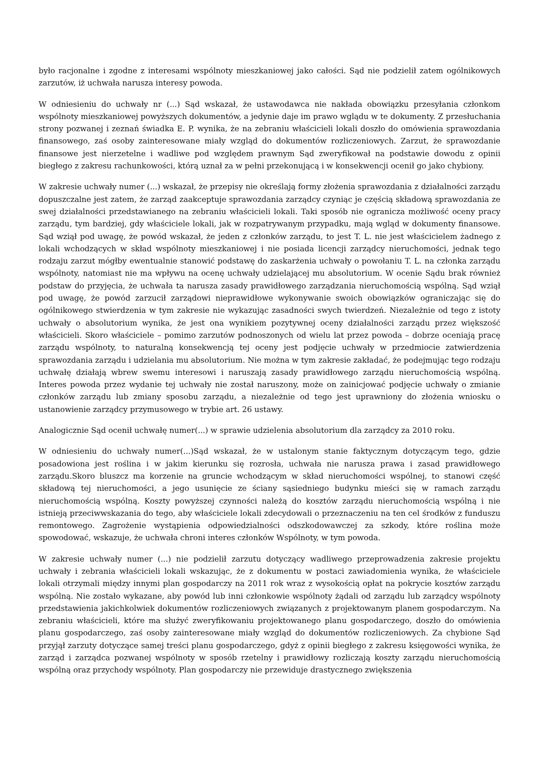było racjonalne i zgodne z interesami wspólnoty mieszkaniowej jako całości. Sąd nie podzielił zatem ogólnikowych zarzutów, iż uchwała narusza interesy powoda.
W odniesieniu do uchwały nr (...) Sąd wskazał, że ustawodawca nie nakłada obowiązku przesyłania członkom wspólnoty mieszkaniowej powyższych dokumentów, a jedynie daje im prawo wglądu w te dokumenty. Z przesłuchania strony pozwanej i zeznań świadka E. P. wynika, że na zebraniu właścicieli lokali doszło do omówienia sprawozdania finansowego, zaś osoby zainteresowane miały wzgląd do dokumentów rozliczeniowych. Zarzut, że sprawozdanie finansowe jest nierzetelne i wadliwe pod względem prawnym Sąd zweryfikował na podstawie dowodu z opinii biegłego z zakresu rachunkowości, którą uznał za w pełni przekonującą i w konsekwencji ocenił go jako chybiony.
W zakresie uchwały numer (...) wskazał, że przepisy nie określają formy złożenia sprawozdania z działalności zarządu dopuszczalne jest zatem, że zarząd zaakceptuje sprawozdania zarządcy czyniąc je częścią składową sprawozdania ze swej działalności przedstawianego na zebraniu właścicieli lokali. Taki sposób nie ogranicza możliwość oceny pracy zarządu, tym bardziej, gdy właściciele lokali, jak w rozpatrywanym przypadku, mają wgląd w dokumenty finansowe. Sąd wziął pod uwagę, że powód wskazał, że jeden z członków zarządu, to jest T. L. nie jest właścicielem żadnego z lokali wchodzących w skład wspólnoty mieszkaniowej i nie posiada licencji zarządcy nieruchomości, jednak tego rodzaju zarzut mógłby ewentualnie stanowić podstawę do zaskarżenia uchwały o powołaniu T. L. na członka zarządu wspólnoty, natomiast nie ma wpływu na ocenę uchwały udzielającej mu absolutorium. W ocenie Sądu brak również podstaw do przyjęcia, że uchwała ta narusza zasady prawidłowego zarządzania nieruchomością wspólną. Sąd wziął pod uwagę, że powód zarzucił zarządowi nieprawidłowe wykonywanie swoich obowiązków ograniczając się do ogólnikowego stwierdzenia w tym zakresie nie wykazując zasadności swych twierdzeń. Niezależnie od tego z istoty uchwały o absolutorium wynika, że jest ona wynikiem pozytywnej oceny działalności zarządu przez większość właścicieli. Skoro właściciele – pomimo zarzutów podnoszonych od wielu lat przez powoda – dobrze oceniają pracę zarządu wspólnoty, to naturalną konsekwencją tej oceny jest podjęcie uchwały w przedmiocie zatwierdzenia sprawozdania zarządu i udzielania mu absolutorium. Nie można w tym zakresie zakładać, że podejmując tego rodzaju uchwałę działają wbrew swemu interesowi i naruszają zasady prawidłowego zarządu nieruchomością wspólną. Interes powoda przez wydanie tej uchwały nie został naruszony, może on zainicjować podjęcie uchwały o zmianie członków zarządu lub zmiany sposobu zarządu, a niezależnie od tego jest uprawniony do złożenia wniosku o ustanowienie zarządcy przymusowego w trybie art. 26 ustawy.
Analogicznie Sąd ocenił uchwałę numer(...) w sprawie udzielenia absolutorium dla zarządcy za 2010 roku.
W odniesieniu do uchwały numer(...)Sąd wskazał, że w ustalonym stanie faktycznym dotyczącym tego, gdzie posadowiona jest roślina i w jakim kierunku się rozrosła, uchwała nie narusza prawa i zasad prawidłowego zarządu.Skoro bluszcz ma korzenie na gruncie wchodzącym w skład nieruchomości wspólnej, to stanowi część składową tej nieruchomości, a jego usunięcie ze ściany sąsiedniego budynku mieści się w ramach zarządu nieruchomością wspólną. Koszty powyższej czynności należą do kosztów zarządu nieruchomością wspólną i nie istnieją przeciwwskazania do tego, aby właściciele lokali zdecydowali o przeznaczeniu na ten cel środków z funduszu remontowego. Zagrożenie wystąpienia odpowiedzialności odszkodowawczej za szkody, które roślina może spowodować, wskazuje, że uchwała chroni interes członków Wspólnoty, w tym powoda.
W zakresie uchwały numer (...) nie podzielił zarzutu dotyczący wadliwego przeprowadzenia zakresie projektu uchwały i zebrania właścicieli lokali wskazując, że z dokumentu w postaci zawiadomienia wynika, że właściciele lokali otrzymali między innymi plan gospodarczy na 2011 rok wraz z wysokością opłat na pokrycie kosztów zarządu wspólną. Nie zostało wykazane, aby powód lub inni członkowie wspólnoty żądali od zarządu lub zarządcy wspólnoty przedstawienia jakichkolwiek dokumentów rozliczeniowych związanych z projektowanym planem gospodarczym. Na zebraniu właścicieli, które ma służyć zweryfikowaniu projektowanego planu gospodarczego, doszło do omówienia planu gospodarczego, zaś osoby zainteresowane miały wzgląd do dokumentów rozliczeniowych. Za chybione Sąd przyjął zarzuty dotyczące samej treści planu gospodarczego, gdyż z opinii biegłego z zakresu księgowości wynika, że zarząd i zarządca pozwanej wspólnoty w sposób rzetelny i prawidłowy rozliczają koszty zarządu nieruchomością wspólną oraz przychody wspólnoty. Plan gospodarczy nie przewiduje drastycznego zwiększenia